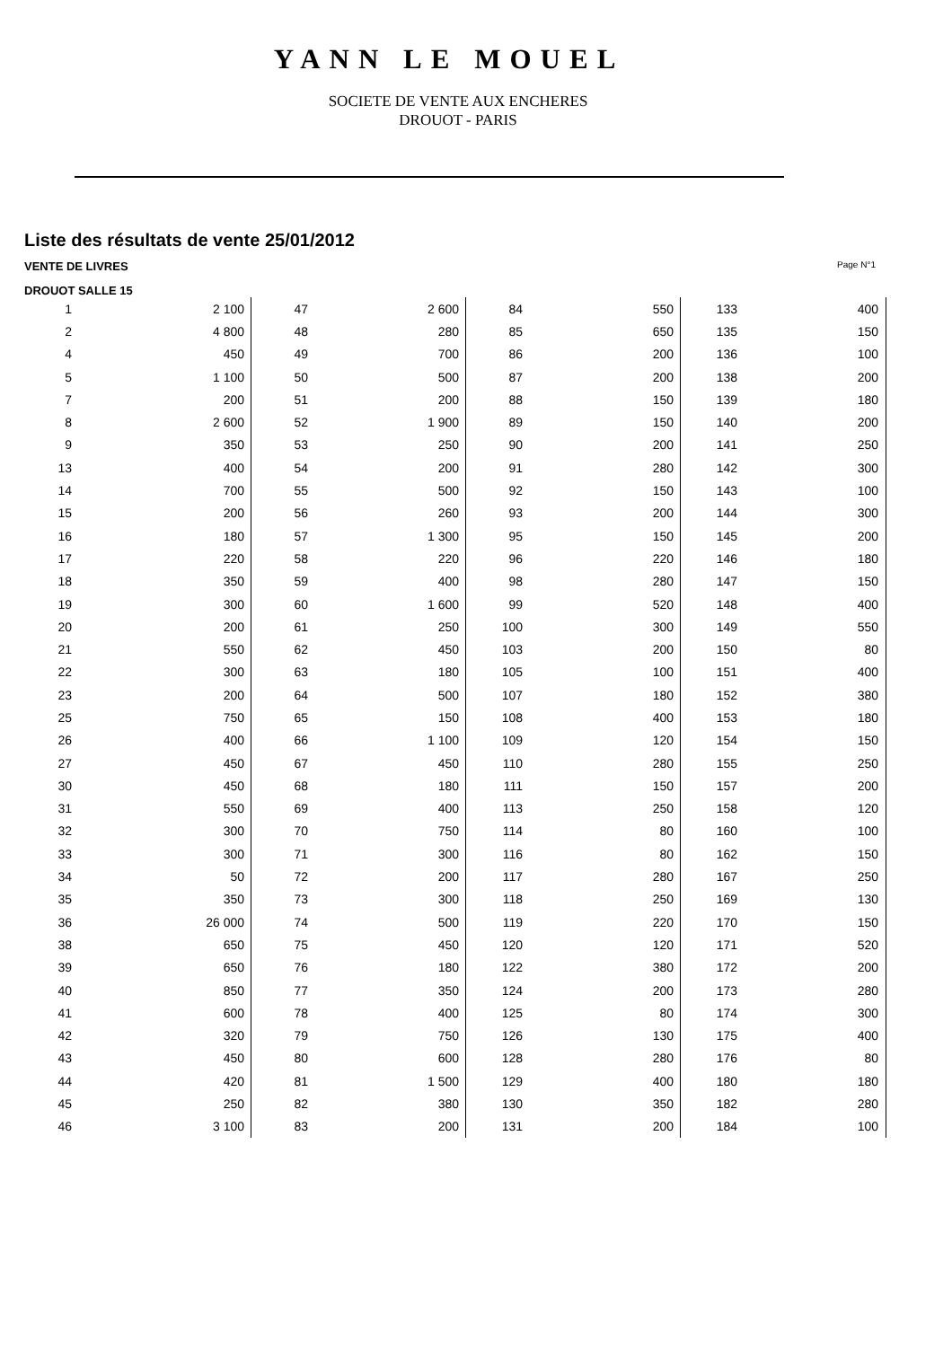YANN LE MOUEL
SOCIETE DE VENTE AUX ENCHERES
DROUOT - PARIS
Liste des résultats de vente 25/01/2012
VENTE DE LIVRES Page N°1
DROUOT SALLE 15
| 1 | 2 100 | 47 | 2 600 | 84 | 550 | 133 | 400 |
| 2 | 4 800 | 48 | 280 | 85 | 650 | 135 | 150 |
| 4 | 450 | 49 | 700 | 86 | 200 | 136 | 100 |
| 5 | 1 100 | 50 | 500 | 87 | 200 | 138 | 200 |
| 7 | 200 | 51 | 200 | 88 | 150 | 139 | 180 |
| 8 | 2 600 | 52 | 1 900 | 89 | 150 | 140 | 200 |
| 9 | 350 | 53 | 250 | 90 | 200 | 141 | 250 |
| 13 | 400 | 54 | 200 | 91 | 280 | 142 | 300 |
| 14 | 700 | 55 | 500 | 92 | 150 | 143 | 100 |
| 15 | 200 | 56 | 260 | 93 | 200 | 144 | 300 |
| 16 | 180 | 57 | 1 300 | 95 | 150 | 145 | 200 |
| 17 | 220 | 58 | 220 | 96 | 220 | 146 | 180 |
| 18 | 350 | 59 | 400 | 98 | 280 | 147 | 150 |
| 19 | 300 | 60 | 1 600 | 99 | 520 | 148 | 400 |
| 20 | 200 | 61 | 250 | 100 | 300 | 149 | 550 |
| 21 | 550 | 62 | 450 | 103 | 200 | 150 | 80 |
| 22 | 300 | 63 | 180 | 105 | 100 | 151 | 400 |
| 23 | 200 | 64 | 500 | 107 | 180 | 152 | 380 |
| 25 | 750 | 65 | 150 | 108 | 400 | 153 | 180 |
| 26 | 400 | 66 | 1 100 | 109 | 120 | 154 | 150 |
| 27 | 450 | 67 | 450 | 110 | 280 | 155 | 250 |
| 30 | 450 | 68 | 180 | 111 | 150 | 157 | 200 |
| 31 | 550 | 69 | 400 | 113 | 250 | 158 | 120 |
| 32 | 300 | 70 | 750 | 114 | 80 | 160 | 100 |
| 33 | 300 | 71 | 300 | 116 | 80 | 162 | 150 |
| 34 | 50 | 72 | 200 | 117 | 280 | 167 | 250 |
| 35 | 350 | 73 | 300 | 118 | 250 | 169 | 130 |
| 36 | 26 000 | 74 | 500 | 119 | 220 | 170 | 150 |
| 38 | 650 | 75 | 450 | 120 | 120 | 171 | 520 |
| 39 | 650 | 76 | 180 | 122 | 380 | 172 | 200 |
| 40 | 850 | 77 | 350 | 124 | 200 | 173 | 280 |
| 41 | 600 | 78 | 400 | 125 | 80 | 174 | 300 |
| 42 | 320 | 79 | 750 | 126 | 130 | 175 | 400 |
| 43 | 450 | 80 | 600 | 128 | 280 | 176 | 80 |
| 44 | 420 | 81 | 1 500 | 129 | 400 | 180 | 180 |
| 45 | 250 | 82 | 380 | 130 | 350 | 182 | 280 |
| 46 | 3 100 | 83 | 200 | 131 | 200 | 184 | 100 |